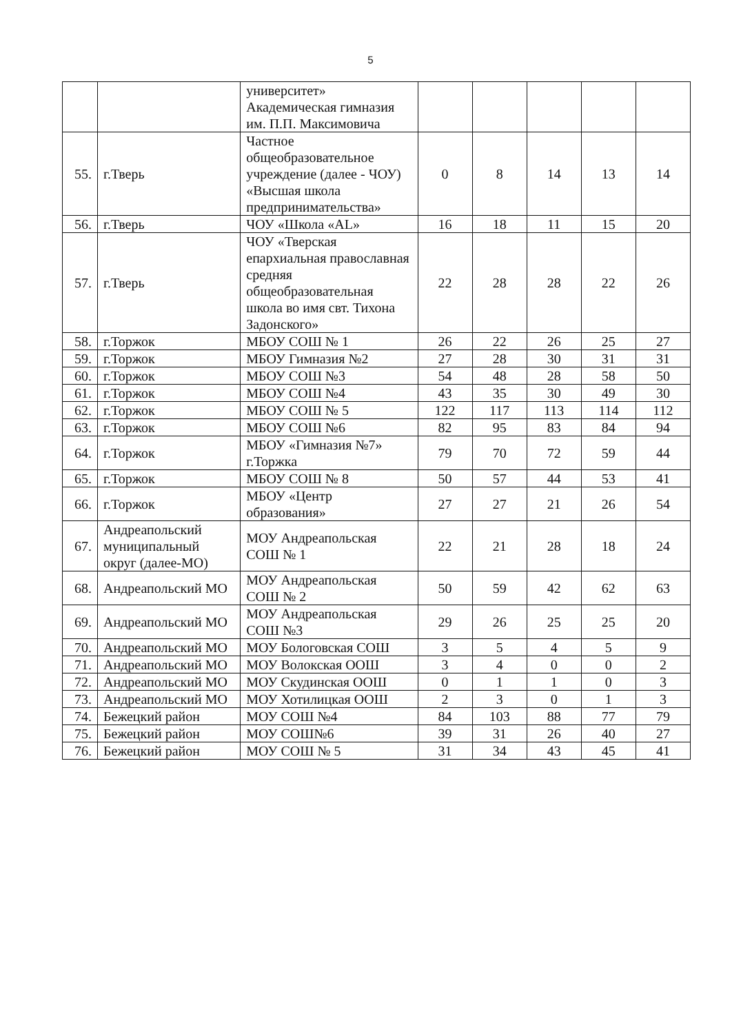5
| | | университет» Академическая гимназия им. П.П. Максимовича | | | | | |
| 55. | г.Тверь | Частное общеобразовательное учреждение (далее - ЧОУ) «Высшая школа предпринимательства» | 0 | 8 | 14 | 13 | 14 |
| 56. | г.Тверь | ЧОУ «Школа «AL» | 16 | 18 | 11 | 15 | 20 |
| 57. | г.Тверь | ЧОУ «Тверская епархиальная православная средняя общеобразовательная школа во имя свт. Тихона Задонского» | 22 | 28 | 28 | 22 | 26 |
| 58. | г.Торжок | МБОУ СОШ № 1 | 26 | 22 | 26 | 25 | 27 |
| 59. | г.Торжок | МБОУ Гимназия №2 | 27 | 28 | 30 | 31 | 31 |
| 60. | г.Торжок | МБОУ СОШ №3 | 54 | 48 | 28 | 58 | 50 |
| 61. | г.Торжок | МБОУ СОШ №4 | 43 | 35 | 30 | 49 | 30 |
| 62. | г.Торжок | МБОУ СОШ № 5 | 122 | 117 | 113 | 114 | 112 |
| 63. | г.Торжок | МБОУ СОШ №6 | 82 | 95 | 83 | 84 | 94 |
| 64. | г.Торжок | МБОУ «Гимназия №7» г.Торжка | 79 | 70 | 72 | 59 | 44 |
| 65. | г.Торжок | МБОУ СОШ № 8 | 50 | 57 | 44 | 53 | 41 |
| 66. | г.Торжок | МБОУ «Центр образования» | 27 | 27 | 21 | 26 | 54 |
| 67. | Андреапольский муниципальный округ (далее-МО) | МОУ Андреапольская СОШ № 1 | 22 | 21 | 28 | 18 | 24 |
| 68. | Андреапольский МО | МОУ Андреапольская СОШ № 2 | 50 | 59 | 42 | 62 | 63 |
| 69. | Андреапольский МО | МОУ Андреапольская СОШ №3 | 29 | 26 | 25 | 25 | 20 |
| 70. | Андреапольский МО | МОУ Бологовская СОШ | 3 | 5 | 4 | 5 | 9 |
| 71. | Андреапольский МО | МОУ Волокская ООШ | 3 | 4 | 0 | 0 | 2 |
| 72. | Андреапольский МО | МОУ Скудинская ООШ | 0 | 1 | 1 | 0 | 3 |
| 73. | Андреапольский МО | МОУ Хотилицкая ООШ | 2 | 3 | 0 | 1 | 3 |
| 74. | Бежецкий район | МОУ СОШ №4 | 84 | 103 | 88 | 77 | 79 |
| 75. | Бежецкий район | МОУ СОШ№6 | 39 | 31 | 26 | 40 | 27 |
| 76. | Бежецкий район | МОУ СОШ № 5 | 31 | 34 | 43 | 45 | 41 |